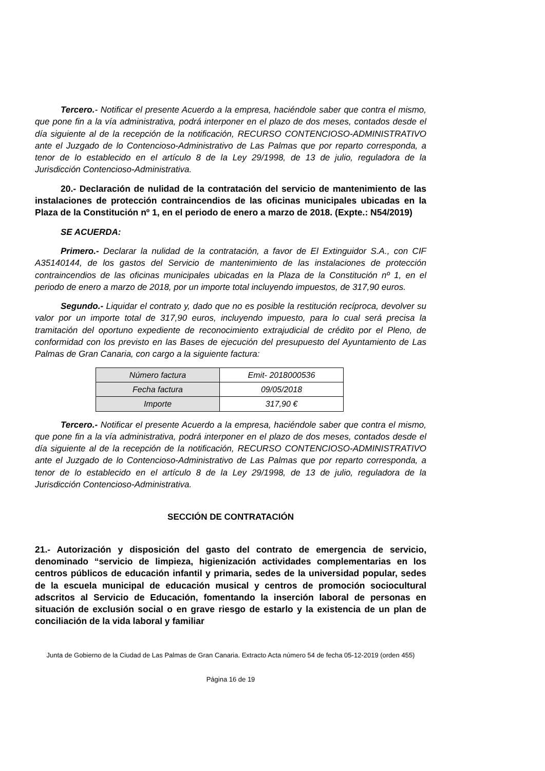Tercero.- Notificar el presente Acuerdo a la empresa, haciéndole saber que contra el mismo, que pone fin a la vía administrativa, podrá interponer en el plazo de dos meses, contados desde el día siguiente al de la recepción de la notificación, RECURSO CONTENCIOSO-ADMINISTRATIVO ante el Juzgado de lo Contencioso-Administrativo de Las Palmas que por reparto corresponda, a tenor de lo establecido en el artículo 8 de la Ley 29/1998, de 13 de julio, reguladora de la Jurisdicción Contencioso-Administrativa.
20.- Declaración de nulidad de la contratación del servicio de mantenimiento de las instalaciones de protección contraincendios de las oficinas municipales ubicadas en la Plaza de la Constitución nº 1, en el periodo de enero a marzo de 2018. (Expte.: N54/2019)
SE ACUERDA:
Primero.- Declarar la nulidad de la contratación, a favor de El Extinguidor S.A., con CIF A35140144, de los gastos del Servicio de mantenimiento de las instalaciones de protección contraincendios de las oficinas municipales ubicadas en la Plaza de la Constitución nº 1, en el periodo de enero a marzo de 2018, por un importe total incluyendo impuestos, de 317,90 euros.
Segundo.- Liquidar el contrato y, dado que no es posible la restitución recíproca, devolver su valor por un importe total de 317,90 euros, incluyendo impuesto, para lo cual será precisa la tramitación del oportuno expediente de reconocimiento extrajudicial de crédito por el Pleno, de conformidad con los previsto en las Bases de ejecución del presupuesto del Ayuntamiento de Las Palmas de Gran Canaria, con cargo a la siguiente factura:
| Número factura | Emit- 2018000536 |
| Fecha factura | 09/05/2018 |
| Importe | 317,90 € |
Tercero.- Notificar el presente Acuerdo a la empresa, haciéndole saber que contra el mismo, que pone fin a la vía administrativa, podrá interponer en el plazo de dos meses, contados desde el día siguiente al de la recepción de la notificación, RECURSO CONTENCIOSO-ADMINISTRATIVO ante el Juzgado de lo Contencioso-Administrativo de Las Palmas que por reparto corresponda, a tenor de lo establecido en el artículo 8 de la Ley 29/1998, de 13 de julio, reguladora de la Jurisdicción Contencioso-Administrativa.
SECCIÓN DE CONTRATACIÓN
21.- Autorización y disposición del gasto del contrato de emergencia de servicio, denominado “servicio de limpieza, higienización actividades complementarias en los centros públicos de educación infantil y primaria, sedes de la universidad popular, sedes de la escuela municipal de educación musical y centros de promoción sociocultural adscritos al Servicio de Educación, fomentando la inserción laboral de personas en situación de exclusión social o en grave riesgo de estarlo y la existencia de un plan de conciliación de la vida laboral y familiar
Junta de Gobierno de la Ciudad de Las Palmas de Gran Canaria. Extracto Acta número 54 de fecha 05-12-2019 (orden 455)
Página 16 de 19